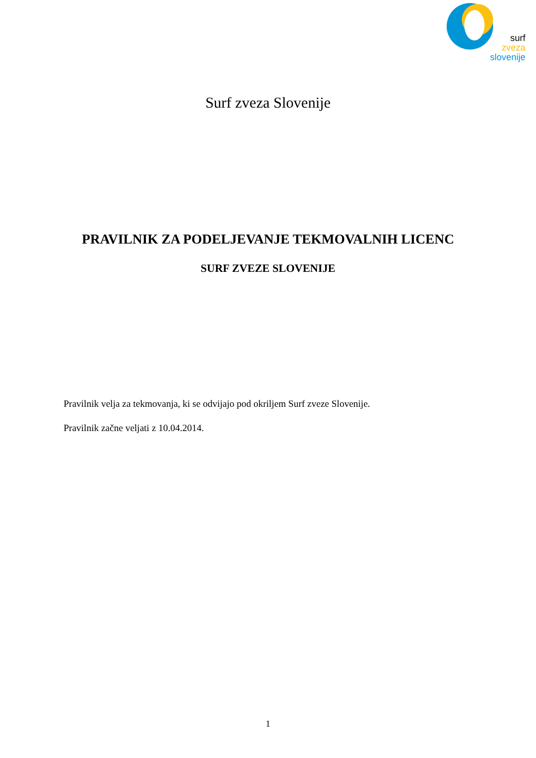surf
zveza
slovenije
Surf zveza Slovenije
PRAVILNIK ZA PODELJEVANJE TEKMOVALNIH LICENC
SURF ZVEZE SLOVENIJE
Pravilnik velja za tekmovanja, ki se odvijajo pod okriljem Surf zveze Slovenije.
Pravilnik začne veljati z 10.04.2014.
1